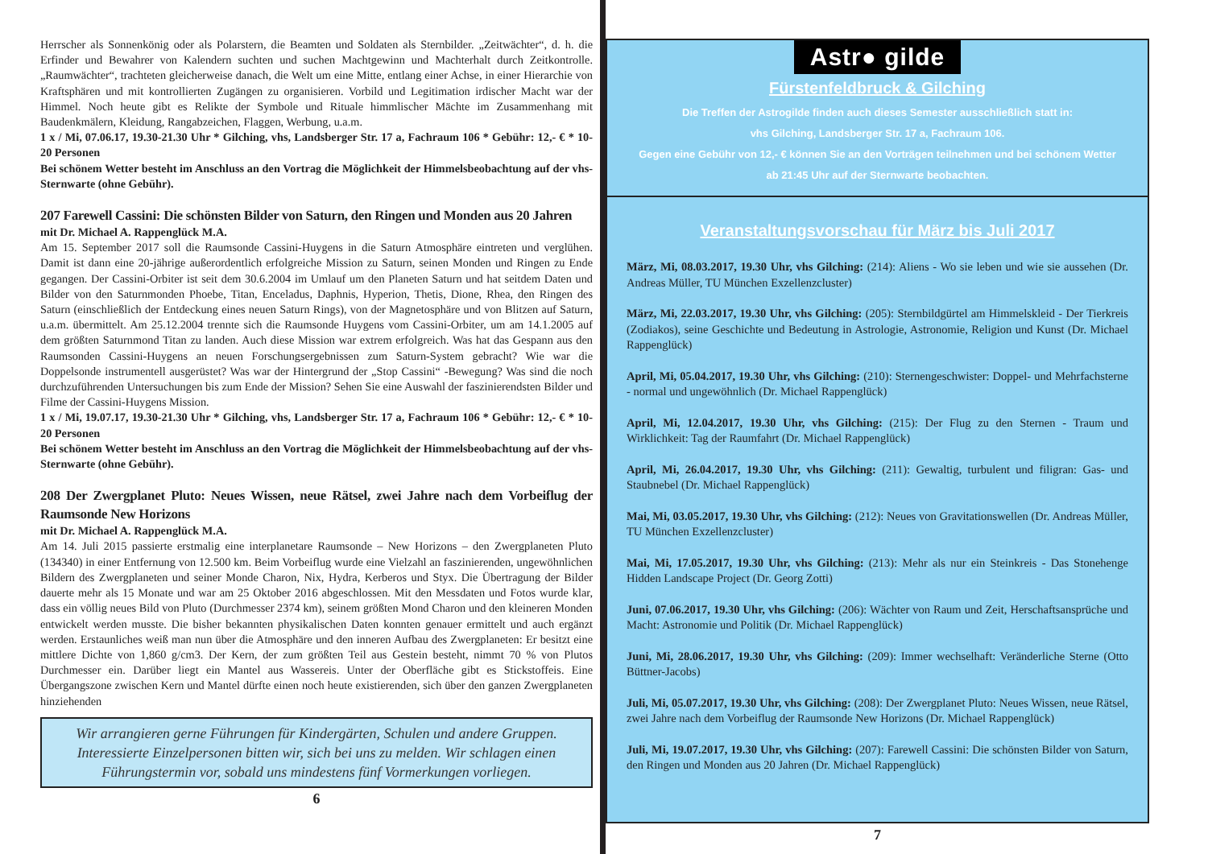Herrscher als Sonnenkönig oder als Polarstern, die Beamten und Soldaten als Sternbilder. „Zeitwächter“, d. h. die Erfinder und Bewahrer von Kalendern suchten und suchen Machtgewinn und Machterhalt durch Zeitkontrolle. „Raumwächter“, trachteten gleicherweise danach, die Welt um eine Mitte, entlang einer Achse, in einer Hierarchie von Kraftsphären und mit kontrollierten Zugängen zu organisieren. Vorbild und Legitimation irdischer Macht war der Himmel. Noch heute gibt es Relikte der Symbole und Rituale himmlischer Mächte im Zusammenhang mit Baudenkmälern, Kleidung, Rangabzeichen, Flaggen, Werbung, u.a.m.
1 x / Mi, 07.06.17, 19.30-21.30 Uhr * Gilching, vhs, Landsberger Str. 17 a, Fachraum 106 * Gebühr: 12,- € * 10-20 Personen
Bei schönem Wetter besteht im Anschluss an den Vortrag die Möglichkeit der Himmelsbeobachtung auf der vhs-Sternwarte (ohne Gebühr).
207 Farewell Cassini: Die schönsten Bilder von Saturn, den Ringen und Monden aus 20 Jahren
mit Dr. Michael A. Rappenglück M.A.
Am 15. September 2017 soll die Raumsonde Cassini-Huygens in die Saturn Atmosphäre eintreten und verglühen. Damit ist dann eine 20-jährige außerordentlich erfolgreiche Mission zu Saturn, seinen Monden und Ringen zu Ende gegangen. Der Cassini-Orbiter ist seit dem 30.6.2004 im Umlauf um den Planeten Saturn und hat seitdem Daten und Bilder von den Saturnmonden Phoebe, Titan, Enceladus, Daphnis, Hyperion, Thetis, Dione, Rhea, den Ringen des Saturn (einschließlich der Entdeckung eines neuen Saturn Rings), von der Magnetosphäre und von Blitzen auf Saturn, u.a.m. übermittelt. Am 25.12.2004 trennte sich die Raumsonde Huygens vom Cassini-Orbiter, um am 14.1.2005 auf dem größten Saturnmond Titan zu landen. Auch diese Mission war extrem erfolgreich. Was hat das Gespann aus den Raumsonden Cassini-Huygens an neuen Forschungsergebnissen zum Saturn-System gebracht? Wie war die Doppelsonde instrumentell ausgerüstet? Was war der Hintergrund der „Stop Cassini“ -Bewegung? Was sind die noch durchzuführenden Untersuchungen bis zum Ende der Mission? Sehen Sie eine Auswahl der faszinierendsten Bilder und Filme der Cassini-Huygens Mission.
1 x / Mi, 19.07.17, 19.30-21.30 Uhr * Gilching, vhs, Landsberger Str. 17 a, Fachraum 106 * Gebühr: 12,- € * 10-20 Personen
Bei schönem Wetter besteht im Anschluss an den Vortrag die Möglichkeit der Himmelsbeobachtung auf der vhs-Sternwarte (ohne Gebühr).
208 Der Zwergplanet Pluto: Neues Wissen, neue Rätsel, zwei Jahre nach dem Vorbeiflug der Raumsonde New Horizons
mit Dr. Michael A. Rappenglück M.A.
Am 14. Juli 2015 passierte erstmalig eine interplanetare Raumsonde – New Horizons – den Zwergplaneten Pluto (134340) in einer Entfernung von 12.500 km. Beim Vorbeiflug wurde eine Vielzahl an faszinierenden, ungewöhnlichen Bildern des Zwergplaneten und seiner Monde Charon, Nix, Hydra, Kerberos und Styx. Die Übertragung der Bilder dauerte mehr als 15 Monate und war am 25 Oktober 2016 abgeschlossen. Mit den Messdaten und Fotos wurde klar, dass ein völlig neues Bild von Pluto (Durchmesser 2374 km), seinem größten Mond Charon und den kleineren Monden entwickelt werden musste. Die bisher bekannten physikalischen Daten konnten genauer ermittelt und auch ergänzt werden. Erstaunliches weiß man nun über die Atmosphäre und den inneren Aufbau des Zwergplaneten: Er besitzt eine mittlere Dichte von 1,860 g/cm3. Der Kern, der zum größten Teil aus Gestein besteht, nimmt 70 % von Plutos Durchmesser ein. Darüber liegt ein Mantel aus Wassereis. Unter der Oberfläche gibt es Stickstoffeis. Eine Übergangszone zwischen Kern und Mantel dürfte einen noch heute existierenden, sich über den ganzen Zwergplaneten hinziehenden
Wir arrangieren gerne Führungen für Kindergärten, Schulen und andere Gruppen. Interessierte Einzelpersonen bitten wir, sich bei uns zu melden. Wir schlagen einen Führungstermin vor, sobald uns mindestens fünf Vormerkungen vorliegen.
6
Astr● gilde
Fürstenfeldbruck & Gilching
Die Treffen der Astrogilde finden auch dieses Semester ausschließlich statt in:
vhs Gilching, Landsberger Str. 17 a, Fachraum 106.
Gegen eine Gebühr von 12,- € können Sie an den Vorträgen teilnehmen und bei schönem Wetter
ab 21:45 Uhr auf der Sternwarte beobachten.
Veranstaltungsvorschau für März bis Juli 2017
März, Mi, 08.03.2017, 19.30 Uhr, vhs Gilching: (214): Aliens - Wo sie leben und wie sie aussehen (Dr. Andreas Müller, TU München Exzellenzcluster)
März, Mi, 22.03.2017, 19.30 Uhr, vhs Gilching: (205): Sternbildgürtel am Himmelskleid - Der Tierkreis (Zodiakos), seine Geschichte und Bedeutung in Astrologie, Astronomie, Religion und Kunst (Dr. Michael Rappenglück)
April, Mi, 05.04.2017, 19.30 Uhr, vhs Gilching: (210): Sternengeschwister: Doppel- und Mehrfachsterne - normal und ungewöhnlich (Dr. Michael Rappenglück)
April, Mi, 12.04.2017, 19.30 Uhr, vhs Gilching: (215): Der Flug zu den Sternen - Traum und Wirklichkeit: Tag der Raumfahrt (Dr. Michael Rappenglück)
April, Mi, 26.04.2017, 19.30 Uhr, vhs Gilching: (211): Gewaltig, turbulent und filigran: Gas- und Staubnebel (Dr. Michael Rappenglück)
Mai, Mi, 03.05.2017, 19.30 Uhr, vhs Gilching: (212): Neues von Gravitationswellen (Dr. Andreas Müller, TU München Exzellenzcluster)
Mai, Mi, 17.05.2017, 19.30 Uhr, vhs Gilching: (213): Mehr als nur ein Steinkreis - Das Stonehenge Hidden Landscape Project (Dr. Georg Zotti)
Juni, 07.06.2017, 19.30 Uhr, vhs Gilching: (206): Wächter von Raum und Zeit, Herschaftsansprüche und Macht: Astronomie und Politik (Dr. Michael Rappenglück)
Juni, Mi, 28.06.2017, 19.30 Uhr, vhs Gilching: (209): Immer wechselhaft: Veränderliche Sterne (Otto Büttner-Jacobs)
Juli, Mi, 05.07.2017, 19.30 Uhr, vhs Gilching: (208): Der Zwergplanet Pluto: Neues Wissen, neue Rätsel, zwei Jahre nach dem Vorbeiflug der Raumsonde New Horizons (Dr. Michael Rappenglück)
Juli, Mi, 19.07.2017, 19.30 Uhr, vhs Gilching: (207): Farewell Cassini: Die schönsten Bilder von Saturn, den Ringen und Monden aus 20 Jahren (Dr. Michael Rappenglück)
7